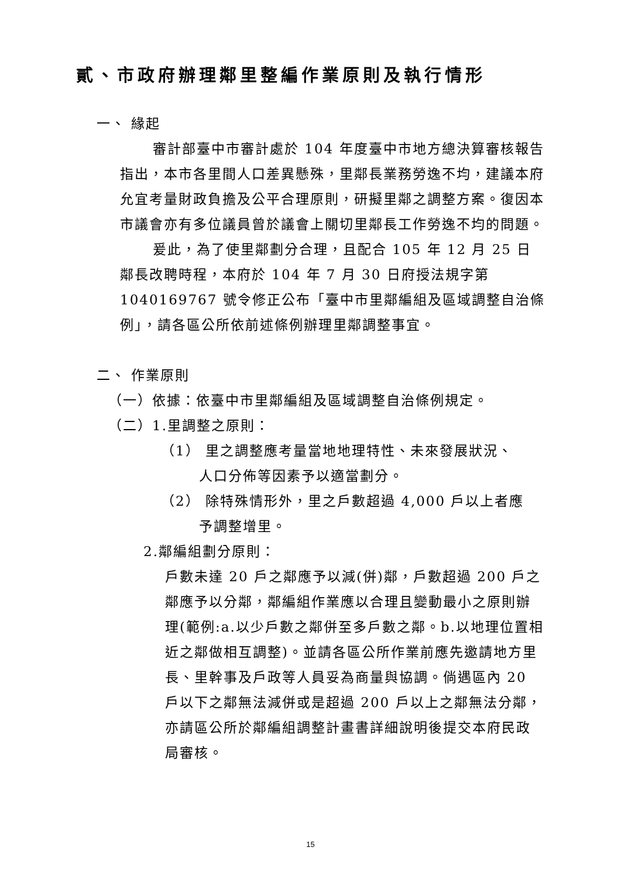貳、市政府辦理鄰里整編作業原則及執行情形
一、 緣起
審計部臺中市審計處於 104 年度臺中市地方總決算審核報告指出，本市各里間人口差異懸殊，里鄰長業務勞逸不均，建議本府允宜考量財政負擔及公平合理原則，研擬里鄰之調整方案。復因本市議會亦有多位議員曾於議會上關切里鄰長工作勞逸不均的問題。
爰此，為了使里鄰劃分合理，且配合 105 年 12 月 25 日鄰長改聘時程，本府於 104 年 7 月 30 日府授法規字第 1040169767 號令修正公布「臺中市里鄰編組及區域調整自治條例」，請各區公所依前述條例辦理里鄰調整事宜。
二、 作業原則
（一）依據：依臺中市里鄰編組及區域調整自治條例規定。
（二）1.里調整之原則：
（1） 里之調整應考量當地地理特性、未來發展狀況、
人口分佈等因素予以適當劃分。
（2） 除特殊情形外，里之戶數超過 4,000 戶以上者應
予調整增里。
2.鄰編組劃分原則：
戶數未達 20 戶之鄰應予以減(併)鄰，戶數超過 200 戶之鄰應予以分鄰，鄰編組作業應以合理且變動最小之原則辦理(範例:a.以少戶數之鄰併至多戶數之鄰。b.以地理位置相近之鄰做相互調整)。並請各區公所作業前應先邀請地方里長、里幹事及戶政等人員妥為商量與協調。倘遇區內 20 戶以下之鄰無法減併或是超過 200 戶以上之鄰無法分鄰，亦請區公所於鄰編組調整計畫書詳細說明後提交本府民政局審核。
15